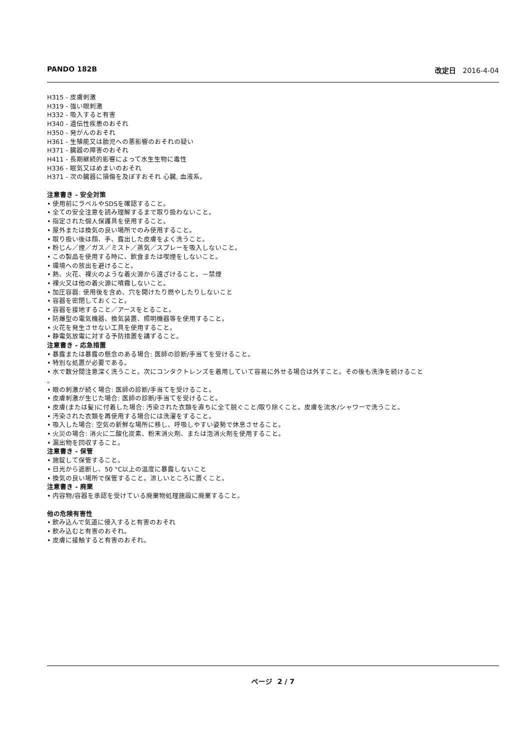PANDO 182B 改定日 2016-4-04
H315 - 皮膚刺激
H319 - 強い眼刺激
H332 - 吸入すると有害
H340 - 遺伝性疾患のおそれ
H350 - 発がんのおそれ
H361 - 生殖能又は胎児への悪影響のおそれの疑い
H371 - 臓器の障害のおそれ
H411 - 長期継続的影響によって水生生物に毒性
H336 - 眠気又はめまいのおそれ
H371 - 次の臓器に損傷を及ぼすおそれ 心臓, 血液系。
注意書き - 安全対策
• 使用前にラベルやSDSを確認すること。
• 全ての安全注意を読み理解するまで取り扱わないこと。
• 指定された個人保護具を使用すること。
• 屋外または換気の良い場所でのみ使用すること。
• 取り扱い後は顔、手、露出した皮膚をよく洗うこと。
• 粉じん／煙／ガス／ミスト／蒸気／スプレーを吸入しないこと。
• この製品を使用する時に、飲食または喫煙をしないこと。
• 環境への放出を避けること。
• 熱、火花、裸火のような着火源から遠ざけること。－禁煙
• 裸火又は他の着火源に噴霧しないこと。
• 加圧容器: 使用後を含め、穴を開けたり燃やしたりしないこと
• 容器を密閉しておくこと。
• 容器を接地すること／アースをとること。
• 防爆型の電気機器、換気装置、照明機器等を使用すること。
• 火花を発生させない工具を使用すること。
• 静電気放電に対する予防措置を講ずること。
注意書き - 応急措置
• 暴露または暴露の懸念のある場合: 医師の診断/手当てを受けること。
• 特別な処置が必要である。
• 水で数分間注意深く洗うこと。次にコンタクトレンズを着用していて容易に外せる場合は外すこと。その後も洗浄を続けること
。
• 眼の刺激が続く場合: 医師の診断/手当てを受けること。
• 皮膚刺激が生じた場合: 医師の診断/手当てを受けること。
• 皮膚(または髪)に付着した場合: 汚染された衣類を直ちに全て脱ぐこと/取り除くこと。皮膚を流水/シャワーで洗うこと。
• 汚染された衣類を再使用する場合には洗濯をすること。
• 吸入した場合: 空気の新鮮な場所に移し、呼吸しやすい姿勢で休息させること。
• 火災の場合: 消火に二酸化炭素、粉末消火剤、または泡消火剤を使用すること。
• 漏出物を回収すること。
注意書き - 保管
• 施錠して保管すること。
• 日光から遮断し、50 °C以上の温度に暴露しないこと
• 換気の良い場所で保管すること。涼しいところに置くこと。
注意書き - 廃棄
• 内容物/容器を承認を受けている廃棄物処理施設に廃棄すること。
他の危険有害性
• 飲み込んで気道に侵入すると有害のおそれ
• 飲み込むと有害のおそれ。
• 皮膚に接触すると有害のおそれ。
ページ 2 / 7